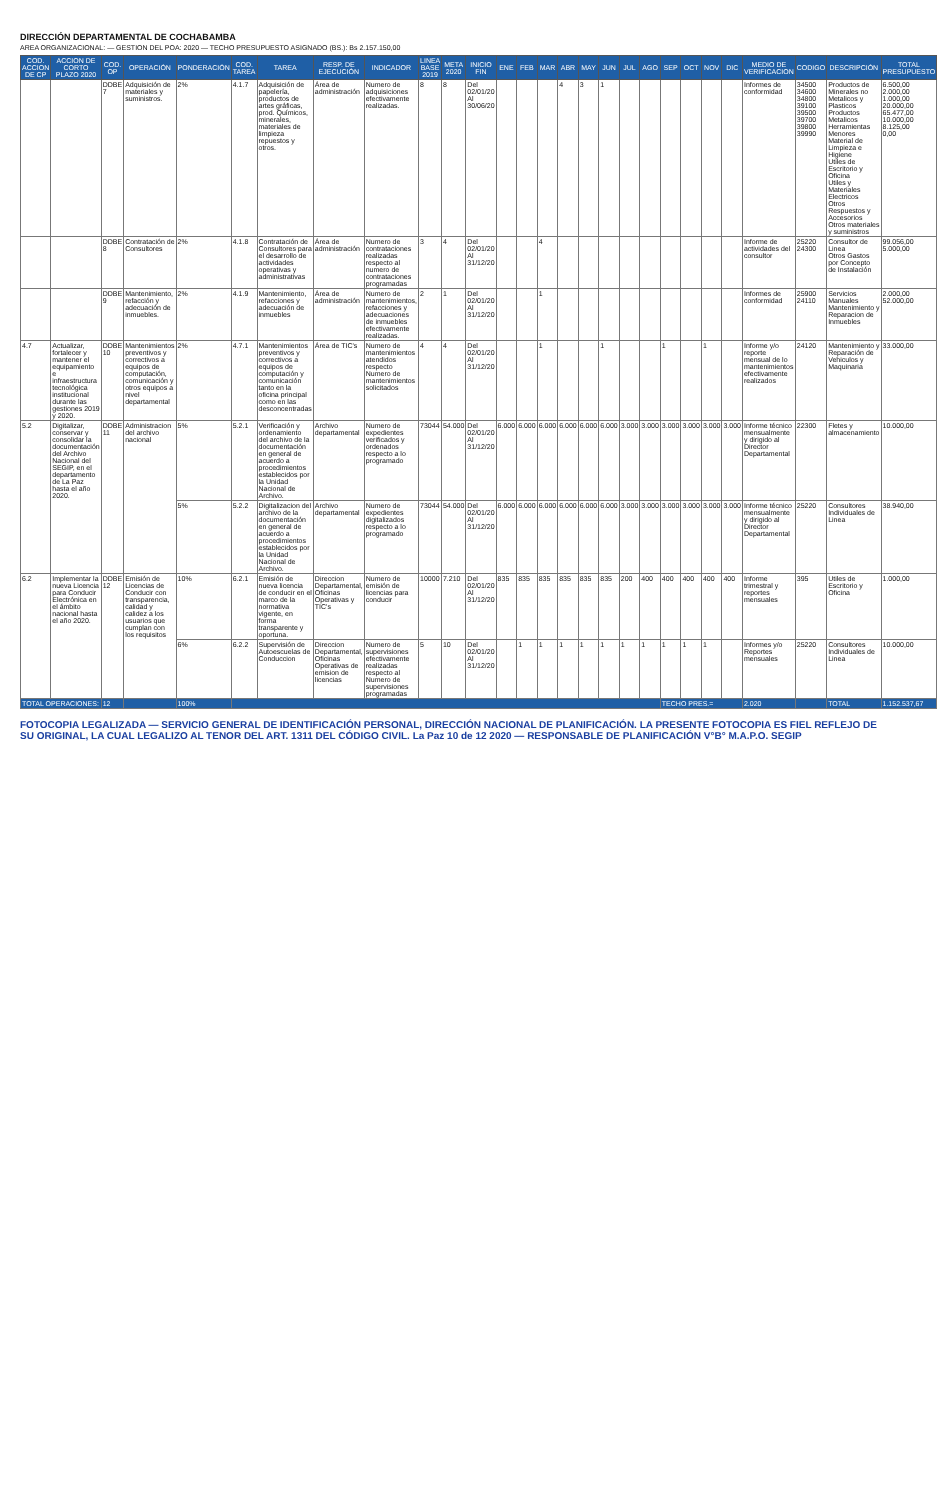DIRECCIÓN DEPARTAMENTAL DE COCHABAMBA
AREA ORGANIZACIONAL: — GESTION DEL POA: 2020 — TECHO PRESUPUESTO ASIGNADO (BS.): Bs 2.157.150,00
| COD. ACCION DE CP | ACCION DE CORTO PLAZO 2020 | COD. OP | OPERACIÓN | PONDERACIÓN | COD. TAREA | TAREA | RESP. DE EJECUCIÓN | INDICADOR | LINEA BASE 2019 | META 2020 | INICIO FIN | ENE | FEB | MAR | ABR | MAY | JUN | JUL | AGO | SEP | OCT | NOV | DIC | MEDIO DE VERIFICACION | CODIGO | DESCRIPCIÓN | TOTAL PRESUPUESTO |
| --- | --- | --- | --- | --- | --- | --- | --- | --- | --- | --- | --- | --- | --- | --- | --- | --- | --- | --- | --- | --- | --- | --- | --- | --- | --- | --- | --- |
| | | DDBE 7 | Adquisición de materiales y suministros. | 2% | 4.1.7 | Adquisición de papelería, productos de artes gráficas, prod. Químicos, minerales, materiales de limpieza repuestos y otros. | Área de administración | Numero de adquisiciones efectivamente realizadas. | 8 | 8 | Del 02/01/20 Al 30/06/20 | | | | 4 | 3 | 1 | | | | | | | Informes de conformidad | 34500 34600 34800 39100 39500 39700 39800 39990 | Productos de Minerales no Metalicos y Plasticos Productos Metalicos Herramientas Menores Material de Limpieza e Higiene Utiles de Escritorio y Oficina Utiles y Materiales Electricos Otros Respuestos y Accesorios Otros materiales y suministros | 6.500,00 2.000,00 1.000,00 20.000,00 65.477,00 10.000,00 8.125,00 0,00 |
| | | DDBE 8 | Contratación de Consultores | 2% | 4.1.8 | Contratación de Consultores para el desarrollo de actividades operativas y administrativas | Área de administración | Numero de contrataciones realizadas respecto al numero de contrataciones programadas | 3 | 4 | Del 02/01/20 Al 31/12/20 | | | 4 | | | | | | | | | | Informe de actividades del consultor | 25220 24300 | Consultor de Linea Otros Gastos por Concepto de Instalación | 99.056,00 5.000,00 |
| | | DDBE 9 | Mantenimiento, refacción y adecuación de inmuebles. | 2% | 4.1.9 | Mantenimiento, refacciones y adecuación de inmuebles | Área de administración | Numero de mantenimientos, refacciones y adecuaciones de inmuebles efectivamente realizadas. | 2 | 1 | Del 02/01/20 Al 31/12/20 | | | 1 | | | | | | | | | | Informes de conformidad | 25900 24110 | Servicios Manuales Mantenimiento y Reparacion de Inmuebles | 2.000,00 52.000,00 |
| 4.7 | Actualizar, fortalecer y mantener el equipamiento e infraestructura tecnológica institucional durante las gestiones 2019 y 2020. | DDBE 10 | Mantenimientos preventivos y correctivos a equipos de computación, comunicación y otros equipos a nivel departamental | 2% | 4.7.1 | Mantenimientos preventivos y correctivos a equipos de computación y comunicación tanto en la oficina principal como en las desconcentradas | Área de TIC's | Numero de mantenimientos atendidos respecto Numero de mantenimientos solicitados | 4 | 4 | Del 02/01/20 Al 31/12/20 | | | 1 | | | 1 | | | 1 | | 1 | | Informe y/o reporte mensual de lo mantenimientos efectivamente realizados | 24120 | Mantenimiento y Reparación de Vehiculos y Maquinaria | 33.000,00 |
| 5.2 | Digitalizar, conservar y consolidar la documentación del Archivo Nacional del SEGIP, en el departamento de La Paz hasta el año 2020. | DDBE 11 | Administracion del archivo nacional | 5% | 5.2.1 | Verificación y ordenamiento del archivo de la documentación en general de acuerdo a procedimientos establecidos por la Unidad Nacional de Archivo. | Archivo departamental | Numero de expedientes verificados y ordenados respecto a lo programado | 73044 | 54.000 | Del 02/01/20 Al 31/12/20 | 6.000 | 6.000 | 6.000 | 6.000 | 6.000 | 6.000 | 3.000 | 3.000 | 3.000 | 3.000 | 3.000 | 3.000 | Informe técnico mensualmente y dirigido al Director Departamental | 22300 | Fletes y almacenamiento | 10.000,00 |
| | | | | 5% | 5.2.2 | Digitalizacion del archivo de la documentación en general de acuerdo a procedimientos establecidos por la Unidad Nacional de Archivo. | Archivo departamental | Numero de expedientes digitalizados respecto a lo programado | 73044 | 54.000 | Del 02/01/20 Al 31/12/20 | 6.000 | 6.000 | 6.000 | 6.000 | 6.000 | 6.000 | 3.000 | 3.000 | 3.000 | 3.000 | 3.000 | 3.000 | Informe técnico mensualmente y dirigido al Director Departamental | 25220 | Consultores Individuales de Linea | 38.940,00 |
| 6.2 | Implementar la nueva Licencia para Conducir Electrónica en el ámbito nacional hasta el año 2020. | DDBE 12 | Emisión de Licencias de Conducir con transparencia, calidad y calidez a los usuarios que cumplan con los requisitos | 10% | 6.2.1 | Emisión de nueva licencia de conducir en el marco de la normativa vigente, en forma transparente y oportuna. | Direccion Departamental, Oficinas Operativas y TIC's | Numero de emisión de licencias para conducir | 10000 | 7.210 | Del 02/01/20 Al 31/12/20 | 835 | 835 | 835 | 835 | 835 | 835 | 200 | 400 | 400 | 400 | 400 | 400 | Informe trimestral y reportes mensuales | 395 | Utiles de Escritorio y Oficina | 1.000,00 |
| | | | | 6% | 6.2.2 | Supervisión de Autoescuelas de Conduccion | Direccion Departamental, Oficinas Operativas de emision de licencias | Numero de supervisiones efectivamente realizadas respecto al Numero de supervisiones programadas | 5 | 10 | Del 02/01/20 Al 31/12/20 | | 1 | 1 | 1 | 1 | 1 | 1 | 1 | 1 | 1 | 1 | | Informes y/o Reportes mensuales | 25220 | Consultores Individuales de Linea | 10.000,00 |
| TOTAL OPERACIONES: | | 12 | | 100% | | | | | | | | | | | | | | | | TECHO PRES.= | | | | 2.020 | | TOTAL | 1.152.537,67 |
FOTOCOPIA LEGALIZADA — SERVICIO GENERAL DE IDENTIFICACIÓN PERSONAL, DIRECCIÓN NACIONAL DE PLANIFICACIÓN. LA PRESENTE FOTOCOPIA ES FIEL REFLEJO DE SU ORIGINAL, LA CUAL LEGALIZO AL TENOR DEL ART. 1311 DEL CÓDIGO CIVIL. La Paz 10 de 12 2020 — RESPONSABLE DE PLANIFICACIÓN V°B° M.A.P.O. SEGIP